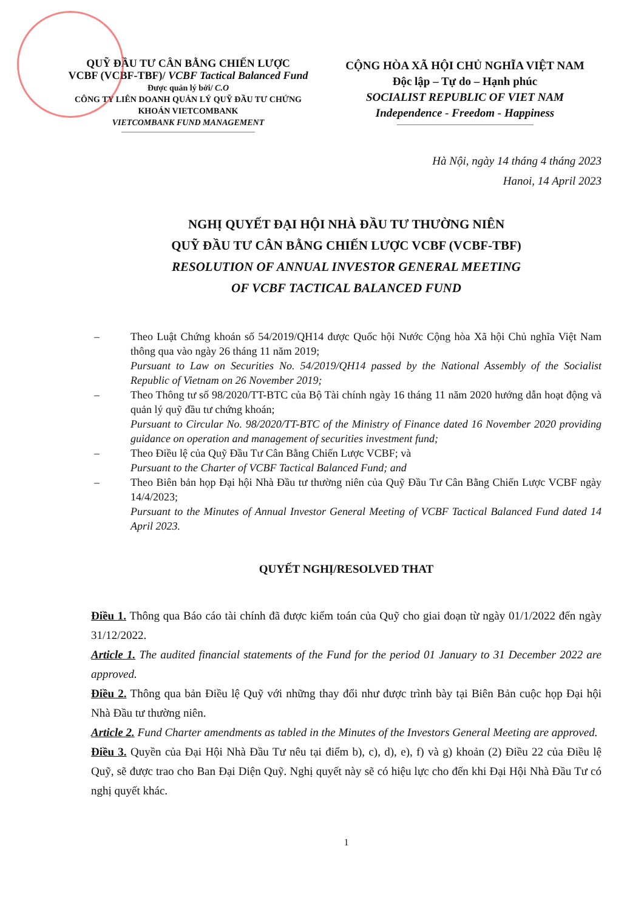QUỸ ĐẦU TƯ CÂN BẰNG CHIẾN LƯỢC
VCBF (VCBF-TBF)/ VCBF Tactical Balanced Fund
Được quản lý bởi/ C.O
CÔNG TY LIÊN DOANH QUẢN LÝ QUỸ ĐẦU TƯ CHỨNG KHOÁN VIETCOMBANK
VIETCOMBANK FUND MANAGEMENT
CỘNG HÒA XÃ HỘI CHỦ NGHĨA VIỆT NAM
Độc lập – Tự do – Hạnh phúc
SOCIALIST REPUBLIC OF VIET NAM
Independence - Freedom - Happiness
Hà Nội, ngày 14 tháng 4 tháng 2023
Hanoi, 14 April 2023
NGHỊ QUYẾT ĐẠI HỘI NHÀ ĐẦU TƯ THƯỜNG NIÊN
QUỸ ĐẦU TƯ CÂN BẰNG CHIẾN LƯỢC VCBF (VCBF-TBF)
RESOLUTION OF ANNUAL INVESTOR GENERAL MEETING
OF VCBF TACTICAL BALANCED FUND
– Theo Luật Chứng khoán số 54/2019/QH14 được Quốc hội Nước Cộng hòa Xã hội Chủ nghĩa Việt Nam thông qua vào ngày 26 tháng 11 năm 2019;
Pursuant to Law on Securities No. 54/2019/QH14 passed by the National Assembly of the Socialist Republic of Vietnam on 26 November 2019;
– Theo Thông tư số 98/2020/TT-BTC của Bộ Tài chính ngày 16 tháng 11 năm 2020 hướng dẫn hoạt động và quản lý quỹ đầu tư chứng khoán;
Pursuant to Circular No. 98/2020/TT-BTC of the Ministry of Finance dated 16 November 2020 providing guidance on operation and management of securities investment fund;
– Theo Điều lệ của Quỹ Đầu Tư Cân Bằng Chiến Lược VCBF; và
Pursuant to the Charter of VCBF Tactical Balanced Fund; and
– Theo Biên bản họp Đại hội Nhà Đầu tư thường niên của Quỹ Đầu Tư Cân Bằng Chiến Lược VCBF ngày 14/4/2023;
Pursuant to the Minutes of Annual Investor General Meeting of VCBF Tactical Balanced Fund dated 14 April 2023.
QUYẾT NGHỊ/RESOLVED THAT
Điều 1. Thông qua Báo cáo tài chính đã được kiểm toán của Quỹ cho giai đoạn từ ngày 01/1/2022 đến ngày 31/12/2022.
Article 1. The audited financial statements of the Fund for the period 01 January to 31 December 2022 are approved.
Điều 2. Thông qua bản Điều lệ Quỹ với những thay đổi như được trình bày tại Biên Bản cuộc họp Đại hội Nhà Đầu tư thường niên.
Article 2. Fund Charter amendments as tabled in the Minutes of the Investors General Meeting are approved.
Điều 3. Quyền của Đại Hội Nhà Đầu Tư nêu tại điểm b), c), d), e), f) và g) khoản (2) Điều 22 của Điều lệ Quỹ, sẽ được trao cho Ban Đại Diện Quỹ. Nghị quyết này sẽ có hiệu lực cho đến khi Đại Hội Nhà Đầu Tư có nghị quyết khác.
1